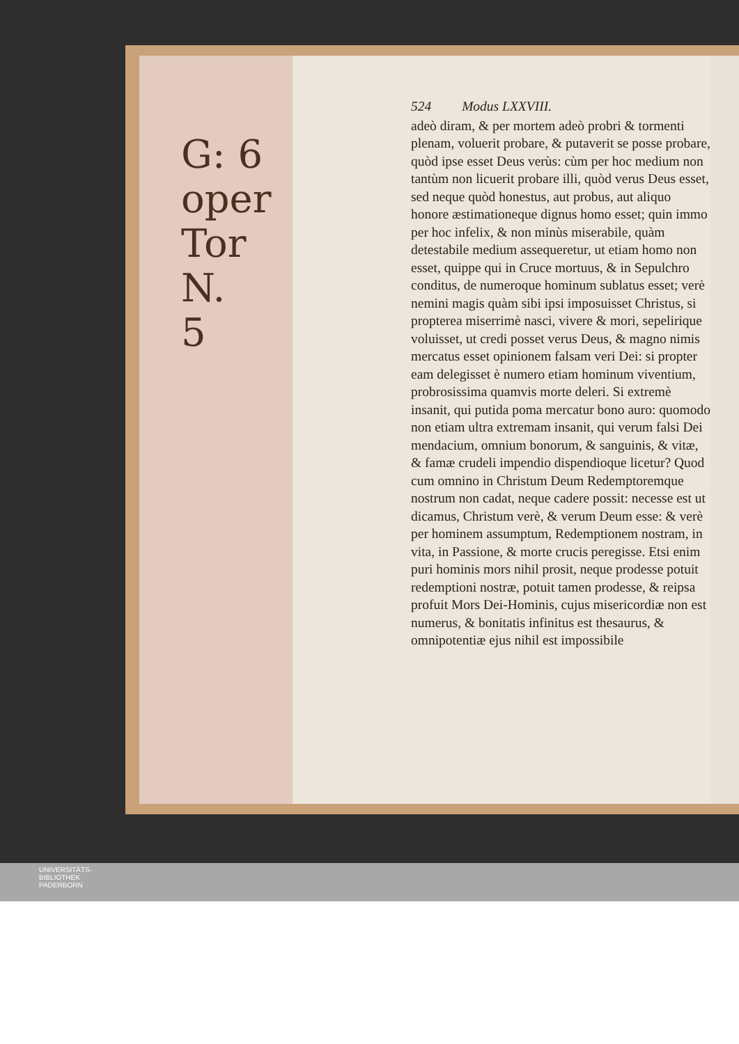G: 6
oper
Tor
N.
5
524 Modus LXXVIII.
adeò diram, & per mortem adeò probri & tormenti plenam, voluerit probare, & putaverit se posse probare, quòd ipse esset Deus verùs: cùm per hoc medium non tantùm non licuerit probare illi, quòd verus Deus esset, sed neque quòd honestus, aut probus, aut aliquo honore æstimationeque dignus homo esset; quin immo per hoc infelix, & non minùs miserabile, quàm detestabile medium assequeretur, ut etiam homo non esset, quippe qui in Cruce mortuus, & in Sepulchro conditus, de numeroque hominum sublatus esset; verè nemini magis quàm sibi ipsi imposuisset Christus, si propterea miserrimè nasci, vivere & mori, sepelirique voluisset, ut credi posset verus Deus, & magno nimis mercatus esset opinionem falsam veri Dei: si propter eam delegisset è numero etiam hominum viventium, probrosissima quamvis morte deleri. Si extremè insanit, qui putida poma mercatur bono auro: quomodo non etiam ultra extremam insanit, qui verum falsi Dei mendacium, omnium bonorum, & sanguinis, & vitæ, & famæ crudeli impendio dispendioque licetur? Quod cum omnino in Christum Deum Redemptoremque nostrum non cadat, neque cadere possit: necesse est ut dicamus, Christum verè, & verum Deum esse: & verè per hominem assumptum, Redemptionem nostram, in vita, in Passione, & morte crucis peregisse. Etsi enim puri hominis mors nihil prosit, neque prodesse potuit redemptioni nostræ, potuit tamen prodesse, & reipsa profuit Mors Dei-Hominis, cujus misericordiæ non est numerus, & bonitatis infinitus est thesaurus, & omnipotentiæ ejus nihil est impossibile
UNIVERSITÄTS-
BIBLIOTHEK
PADERBORN